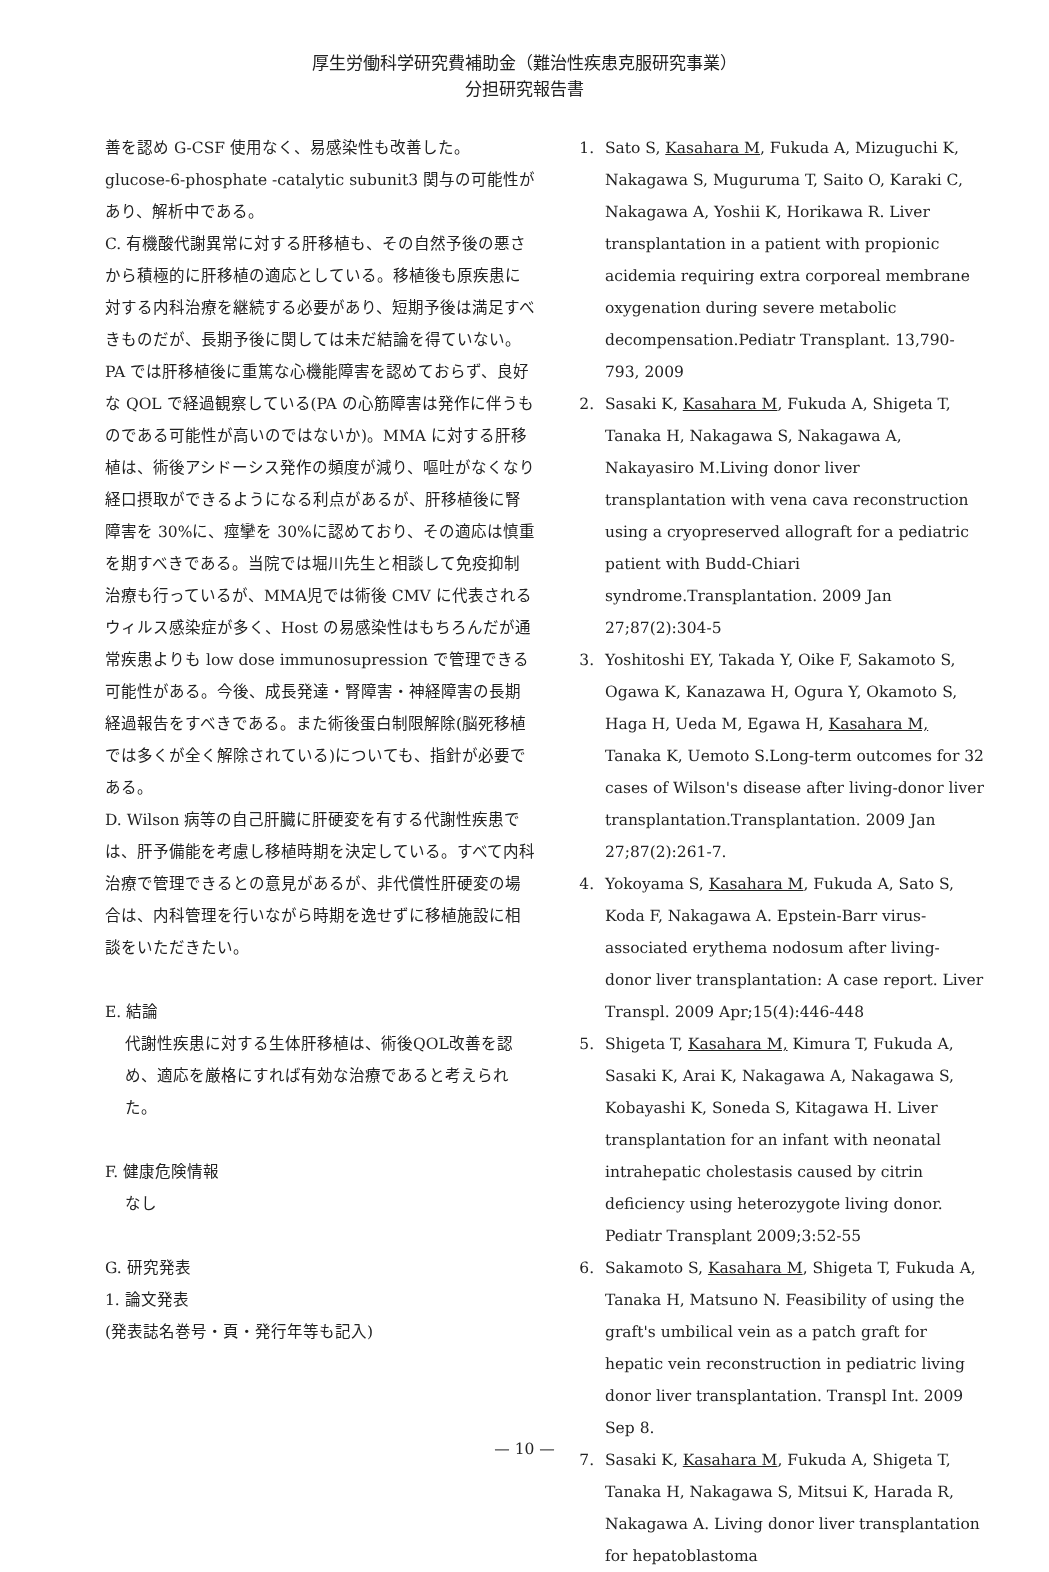厚生労働科学研究費補助金（難治性疾患克服研究事業）
分担研究報告書
善を認め G-CSF 使用なく、易感染性も改善した。glucose-6-phosphate -catalytic subunit3 関与の可能性があり、解析中である。
C. 有機酸代謝異常に対する肝移植も、その自然予後の悪さから積極的に肝移植の適応としている。移植後も原疾患に対する内科治療を継続する必要があり、短期予後は満足すべきものだが、長期予後に関しては未だ結論を得ていない。PA では肝移植後に重篤な心機能障害を認めておらず、良好な QOL で経過観察している(PA の心筋障害は発作に伴うものである可能性が高いのではないか)。MMA に対する肝移植は、術後アシドーシス発作の頻度が減り、嘔吐がなくなり経口摂取ができるようになる利点があるが、肝移植後に腎障害を 30%に、痙攣を 30%に認めており、その適応は慎重を期すべきである。当院では堀川先生と相談して免疫抑制治療も行っているが、MMA児では術後 CMV に代表されるウィルス感染症が多く、Host の易感染性はもちろんだが通常疾患よりも low dose immunosupression で管理できる可能性がある。今後、成長発達・腎障害・神経障害の長期経過報告をすべきである。また術後蛋白制限解除(脳死移植では多くが全く解除されている)についても、指針が必要である。
D. Wilson 病等の自己肝臓に肝硬変を有する代謝性疾患では、肝予備能を考慮し移植時期を決定している。すべて内科治療で管理できるとの意見があるが、非代償性肝硬変の場合は、内科管理を行いながら時期を逸せずに移植施設に相談をいただきたい。
E. 結論
代謝性疾患に対する生体肝移植は、術後QOL改善を認め、適応を厳格にすれば有効な治療であると考えられた。
F. 健康危険情報
なし
G. 研究発表
1. 論文発表
(発表誌名巻号・頁・発行年等も記入)
1. Sato S, Kasahara M, Fukuda A, Mizuguchi K, Nakagawa S, Muguruma T, Saito O, Karaki C, Nakagawa A, Yoshii K, Horikawa R. Liver transplantation in a patient with propionic acidemia requiring extra corporeal membrane oxygenation during severe metabolic decompensation.Pediatr Transplant. 13,790-793, 2009
2. Sasaki K, Kasahara M, Fukuda A, Shigeta T, Tanaka H, Nakagawa S, Nakagawa A, Nakayasiro M.Living donor liver transplantation with vena cava reconstruction using a cryopreserved allograft for a pediatric patient with Budd-Chiari syndrome.Transplantation. 2009 Jan 27;87(2):304-5
3. Yoshitoshi EY, Takada Y, Oike F, Sakamoto S, Ogawa K, Kanazawa H, Ogura Y, Okamoto S, Haga H, Ueda M, Egawa H, Kasahara M, Tanaka K, Uemoto S.Long-term outcomes for 32 cases of Wilson's disease after living-donor liver transplantation.Transplantation. 2009 Jan 27;87(2):261-7.
4. Yokoyama S, Kasahara M, Fukuda A, Sato S, Koda F, Nakagawa A. Epstein-Barr virus-associated erythema nodosum after living-donor liver transplantation: A case report. Liver Transpl. 2009 Apr;15(4):446-448
5. Shigeta T, Kasahara M, Kimura T, Fukuda A, Sasaki K, Arai K, Nakagawa A, Nakagawa S, Kobayashi K, Soneda S, Kitagawa H. Liver transplantation for an infant with neonatal intrahepatic cholestasis caused by citrin deficiency using heterozygote living donor. Pediatr Transplant 2009;3:52-55
6. Sakamoto S, Kasahara M, Shigeta T, Fukuda A, Tanaka H, Matsuno N. Feasibility of using the graft's umbilical vein as a patch graft for hepatic vein reconstruction in pediatric living donor liver transplantation. Transpl Int. 2009 Sep 8.
7. Sasaki K, Kasahara M, Fukuda A, Shigeta T, Tanaka H, Nakagawa S, Mitsui K, Harada R, Nakagawa A. Living donor liver transplantation for hepatoblastoma
— 10 —